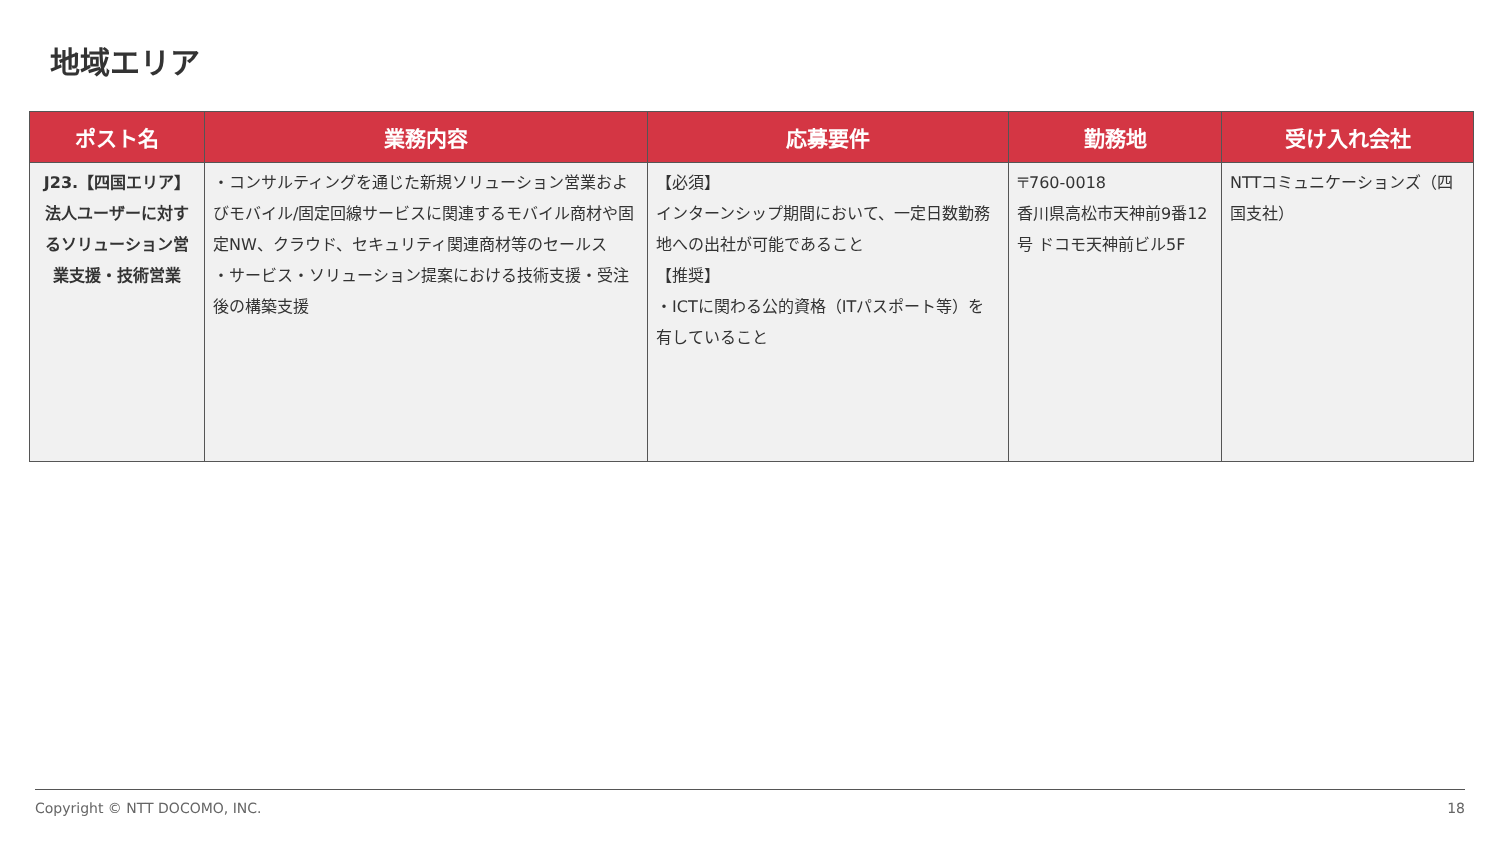地域エリア
| ポスト名 | 業務内容 | 応募要件 | 勤務地 | 受け入れ会社 |
| --- | --- | --- | --- | --- |
| J23.【四国エリア】 法人ユーザーに対するソリューション営業支援・技術営業 | ・コンサルティングを通じた新規ソリューション営業およびモバイル/固定回線サービスに関連するモバイル商材や固定NW、クラウド、セキュリティ関連商材等のセールス ・サービス・ソリューション提案における技術支援・受注後の構築支援 | 【必須】 インターンシップ期間において、一定日数勤務地への出社が可能であること 【推奨】 ・ICTに関わる公的資格（ITパスポート等）を有していること | 〒760-0018 香川県高松市天神前9番12号 ドコモ天神前ビル5F | NTTコミュニケーションズ（四国支社） |
Copyright © NTT DOCOMO, INC. 18